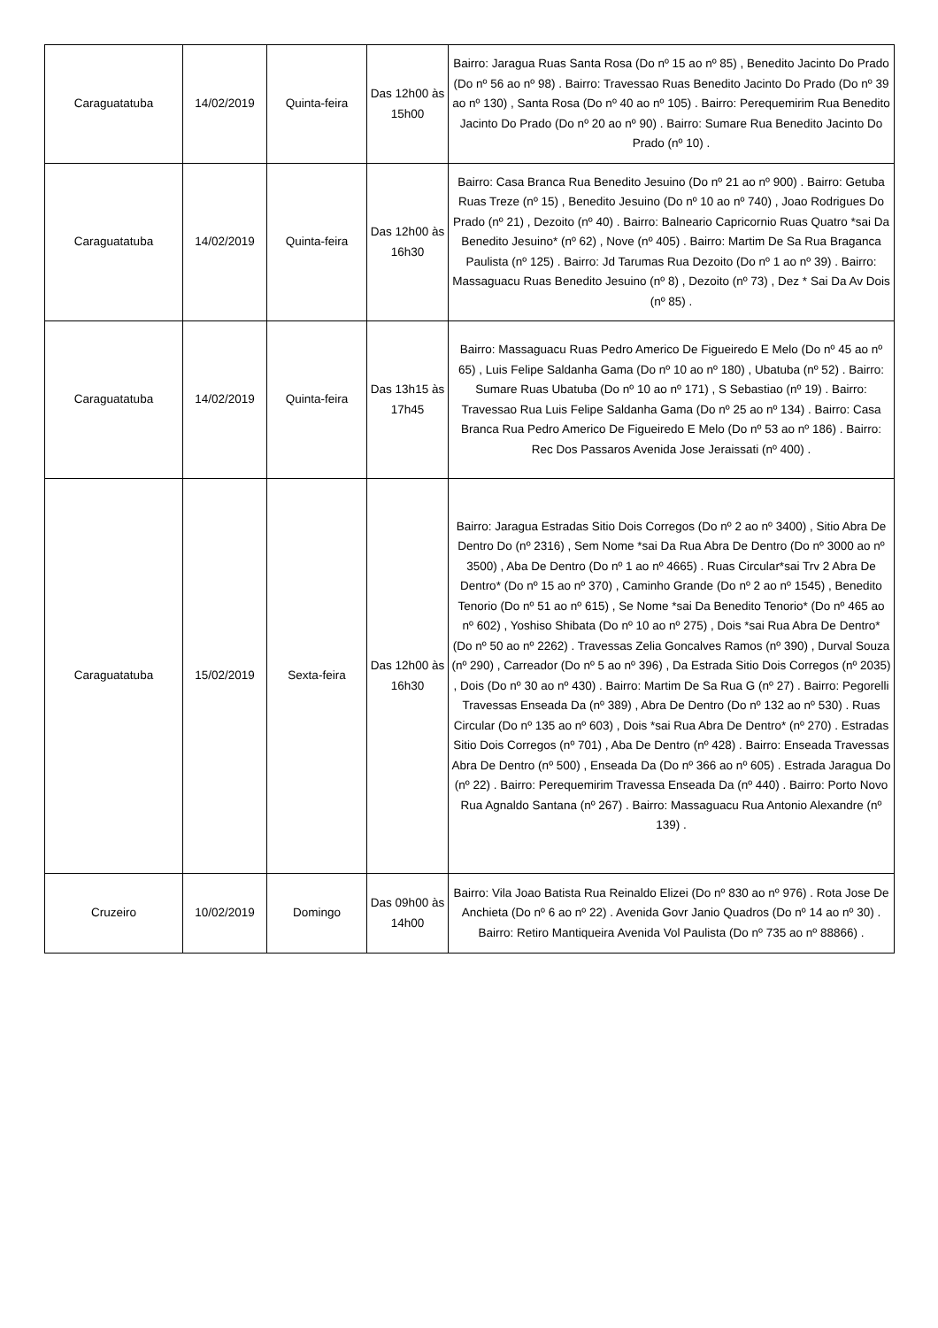| Caraguatatuba | 14/02/2019 | Quinta-feira | Das 12h00 às 15h00 | Bairro: Jaragua Ruas Santa Rosa (Do nº 15 ao nº 85) , Benedito Jacinto Do Prado (Do nº 56 ao nº 98) . Bairro: Travessao Ruas Benedito Jacinto Do Prado (Do nº 39 ao nº 130) , Santa Rosa (Do nº 40 ao nº 105) . Bairro: Perequemirim Rua Benedito Jacinto Do Prado (Do nº 20 ao nº 90) . Bairro: Sumare Rua Benedito Jacinto Do Prado (nº 10) . |
| Caraguatatuba | 14/02/2019 | Quinta-feira | Das 12h00 às 16h30 | Bairro: Casa Branca Rua Benedito Jesuino (Do nº 21 ao nº 900) . Bairro: Getuba Ruas Treze (nº 15) , Benedito Jesuino (Do nº 10 ao nº 740) , Joao Rodrigues Do Prado (nº 21) , Dezoito (nº 40) . Bairro: Balneario Capricornio Ruas Quatro *sai Da Benedito Jesuino* (nº 62) , Nove (nº 405) . Bairro: Martim De Sa Rua Braganca Paulista (nº 125) . Bairro: Jd Tarumas Rua Dezoito (Do nº 1 ao nº 39) . Bairro: Massaguacu Ruas Benedito Jesuino (nº 8) , Dezoito (nº 73) , Dez * Sai Da Av Dois (nº 85) . |
| Caraguatatuba | 14/02/2019 | Quinta-feira | Das 13h15 às 17h45 | Bairro: Massaguacu Ruas Pedro Americo De Figueiredo E Melo (Do nº 45 ao nº 65) , Luis Felipe Saldanha Gama (Do nº 10 ao nº 180) , Ubatuba (nº 52) . Bairro: Sumare Ruas Ubatuba (Do nº 10 ao nº 171) , S Sebastiao (nº 19) . Bairro: Travessao Rua Luis Felipe Saldanha Gama (Do nº 25 ao nº 134) . Bairro: Casa Branca Rua Pedro Americo De Figueiredo E Melo (Do nº 53 ao nº 186) . Bairro: Rec Dos Passaros Avenida Jose Jeraissati (nº 400) . |
| Caraguatatuba | 15/02/2019 | Sexta-feira | Das 12h00 às 16h30 | Bairro: Jaragua Estradas Sitio Dois Corregos (Do nº 2 ao nº 3400) , Sitio Abra De Dentro Do (nº 2316) , Sem Nome *sai Da Rua Abra De Dentro (Do nº 3000 ao nº 3500) , Aba De Dentro (Do nº 1 ao nº 4665) . Ruas Circular*sai Trv 2 Abra De Dentro* (Do nº 15 ao nº 370) , Caminho Grande (Do nº 2 ao nº 1545) , Benedito Tenorio (Do nº 51 ao nº 615) , Se Nome *sai Da Benedito Tenorio* (Do nº 465 ao nº 602) , Yoshiso Shibata (Do nº 10 ao nº 275) , Dois *sai Rua Abra De Dentro* (Do nº 50 ao nº 2262) . Travessas Zelia Goncalves Ramos (nº 390) , Durval Souza (nº 290) , Carreador (Do nº 5 ao nº 396) , Da Estrada Sitio Dois Corregos (nº 2035) , Dois (Do nº 30 ao nº 430) . Bairro: Martim De Sa Rua G (nº 27) . Bairro: Pegorelli Travessas Enseada Da (nº 389) , Abra De Dentro (Do nº 132 ao nº 530) . Ruas Circular (Do nº 135 ao nº 603) , Dois *sai Rua Abra De Dentro* (nº 270) . Estradas Sitio Dois Corregos (nº 701) , Aba De Dentro (nº 428) . Bairro: Enseada Travessas Abra De Dentro (nº 500) , Enseada Da (Do nº 366 ao nº 605) . Estrada Jaragua Do (nº 22) . Bairro: Perequemirim Travessa Enseada Da (nº 440) . Bairro: Porto Novo Rua Agnaldo Santana (nº 267) . Bairro: Massaguacu Rua Antonio Alexandre (nº 139) . |
| Cruzeiro | 10/02/2019 | Domingo | Das 09h00 às 14h00 | Bairro: Vila Joao Batista Rua Reinaldo Elizei (Do nº 830 ao nº 976) . Rota Jose De Anchieta (Do nº 6 ao nº 22) . Avenida Govr Janio Quadros (Do nº 14 ao nº 30) . Bairro: Retiro Mantiqueira Avenida Vol Paulista (Do nº 735 ao nº 88866) . |